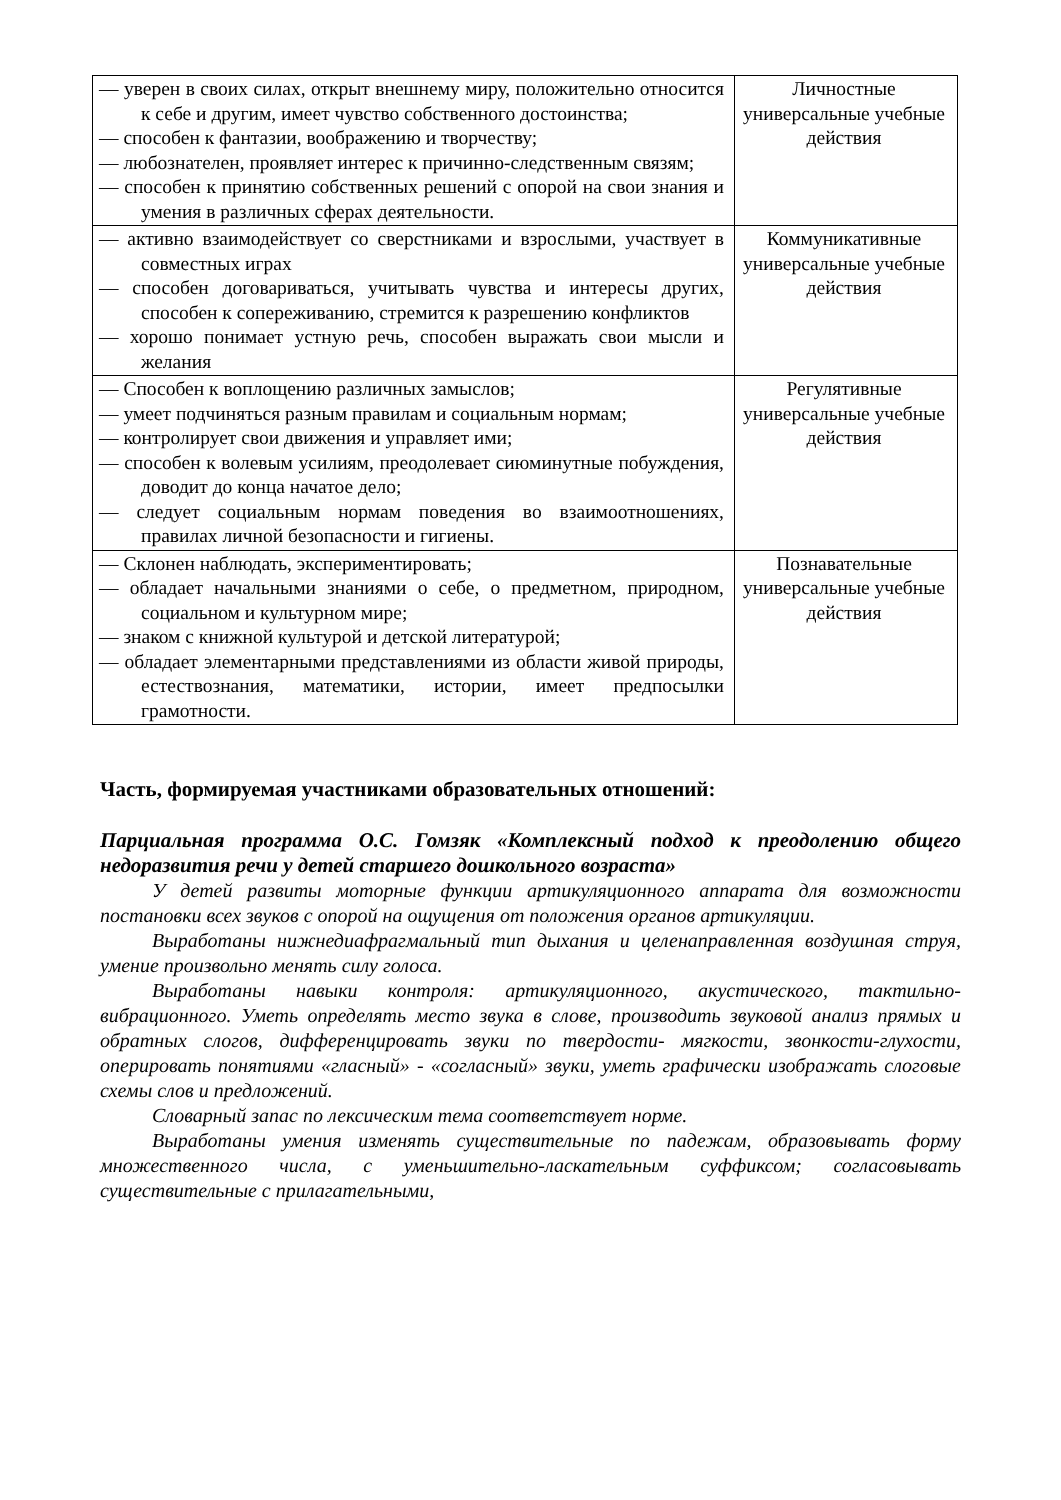| — уверен в своих силах, открыт внешнему миру, положительно относится к себе и другим, имеет чувство собственного достоинства; — способен к фантазии, воображению и творчеству; — любознателен, проявляет интерес к причинно-следственным связям; — способен к принятию собственных решений с опорой на свои знания и умения в различных сферах деятельности. | Личностные универсальные учебные действия |
| — активно взаимодействует со сверстниками и взрослыми, участвует в совместных играх — способен договариваться, учитывать чувства и интересы других, способен к сопереживанию, стремится к разрешению конфликтов — хорошо понимает устную речь, способен выражать свои мысли и желания | Коммуникативные универсальные учебные действия |
| — Способен к воплощению различных замыслов; — умеет подчиняться разным правилам и социальным нормам; — контролирует свои движения и управляет ими; — способен к волевым усилиям, преодолевает сиюминутные побуждения, доводит до конца начатое дело; — следует социальным нормам поведения во взаимоотношениях, правилах личной безопасности и гигиены. | Регулятивные универсальные учебные действия |
| — Склонен наблюдать, экспериментировать; — обладает начальными знаниями о себе, о предметном, природном, социальном и культурном мире; — знаком с книжной культурой и детской литературой; — обладает элементарными представлениями из области живой природы, естествознания, математики, истории, имеет предпосылки грамотности. | Познавательные универсальные учебные действия |
Часть, формируемая участниками образовательных отношений:
Парциальная программа О.С. Гомзяк «Комплексный подход к преодолению общего недоразвития речи у детей старшего дошкольного возраста»
У детей развиты моторные функции артикуляционного аппарата для возможности постановки всех звуков с опорой на ощущения от положения органов артикуляции.
Выработаны нижнедиафрагмальный тип дыхания и целенаправленная воздушная струя, умение произвольно менять силу голоса.
Выработаны навыки контроля: артикуляционного, акустического, тактильно-вибрационного. Уметь определять место звука в слове, производить звуковой анализ прямых и обратных слогов, дифференцировать звуки по твердости- мягкости, звонкости-глухости, оперировать понятиями «гласный» - «согласный» звуки, уметь графически изображать слоговые схемы слов и предложений.
Словарный запас по лексическим тема соответствует норме.
Выработаны умения изменять существительные по падежам, образовывать форму множественного числа, с уменьшительно-ласкательным суффиксом; согласовывать существительные с прилагательными,